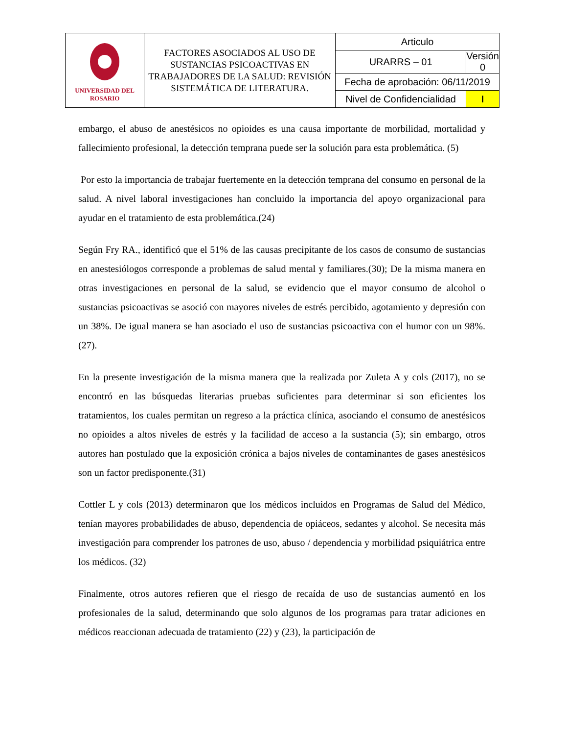| UNIVERSIDAD DEL ROSARIO | FACTORES ASOCIADOS AL USO DE SUSTANCIAS PSICOACTIVAS EN TRABAJADORES DE LA SALUD: REVISIÓN SISTEMÁTICA DE LITERATURA. | Articulo | |
| | | URARRS – 01 | Versión 0 |
| | | Fecha de aprobación: 06/11/2019 | |
| | | Nivel de Confidencialidad | I |
embargo, el abuso de anestésicos no opioides es una causa importante de morbilidad, mortalidad y fallecimiento profesional, la detección temprana puede ser la solución para esta problemática. (5)
Por esto la importancia de trabajar fuertemente en la detección temprana del consumo en personal de la salud. A nivel laboral investigaciones han concluido la importancia del apoyo organizacional para ayudar en el tratamiento de esta problemática.(24)
Según Fry RA., identificó que el 51% de las causas precipitante de los casos de consumo de sustancias en anestesiólogos corresponde a problemas de salud mental y familiares.(30); De la misma manera en otras investigaciones en personal de la salud, se evidencio que el mayor consumo de alcohol o sustancias psicoactivas se asoció con mayores niveles de estrés percibido, agotamiento y depresión con un 38%. De igual manera se han asociado el uso de sustancias psicoactiva con el humor con un 98%. (27).
En la presente investigación de la misma manera que la realizada por Zuleta A y cols (2017), no se encontró en las búsquedas literarias pruebas suficientes para determinar si son eficientes los tratamientos, los cuales permitan un regreso a la práctica clínica, asociando el consumo de anestésicos no opioides a altos niveles de estrés y la facilidad de acceso a la sustancia (5); sin embargo, otros autores han postulado que la exposición crónica a bajos niveles de contaminantes de gases anestésicos son un factor predisponente.(31)
Cottler L y cols (2013) determinaron que los médicos incluidos en Programas de Salud del Médico, tenían mayores probabilidades de abuso, dependencia de opiáceos, sedantes y alcohol. Se necesita más investigación para comprender los patrones de uso, abuso / dependencia y morbilidad psiquiátrica entre los médicos. (32)
Finalmente, otros autores refieren que el riesgo de recaída de uso de sustancias aumentó en los profesionales de la salud, determinando que solo algunos de los programas para tratar adiciones en médicos reaccionan adecuada de tratamiento (22) y (23), la participación de